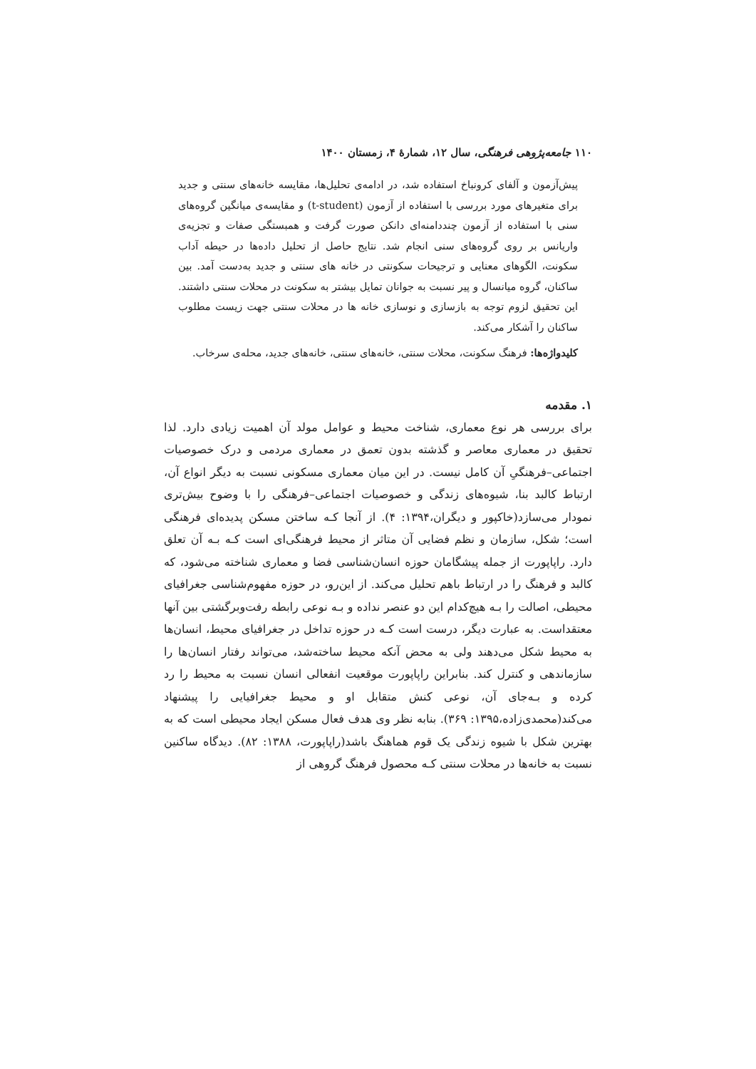۱۱۰ جامعه‌پژوهی فرهنگی، سال ۱۲، شمارهٔ ۴، زمستان ۱۴۰۰
پیش‌آزمون و آلفای کرونباخ استفاده شد، در ادامه‌ی تحلیل‌ها، مقایسه خانه‌های سنتی و جدید برای متغیرهای مورد بررسی با استفاده از آزمون (t-student) و مقایسه‌ی میانگین گروه‌های سنی با استفاده از آزمون چنددامنه‌ای دانکن صورت گرفت و همبستگی صفات و تجزیه‌ی واریانس بر روی گروه‌های سنی انجام شد. نتایج حاصل از تحلیل داده‌ها در حیطه آداب سکونت، الگوهای معنایی و ترجیحات سکونتی در خانه های سنتی و جدید به‌دست آمد. بین ساکنان، گروه میانسال و پیر نسبت به جوانان تمایل بیشتر به سکونت در محلات سنتی داشتند. این تحقیق لزوم توجه به بازسازی و نوسازی خانه ها در محلات سنتی جهت زیست مطلوب ساکنان را آشکار می‌کند.
کلیدواژه‌ها: فرهنگ سکونت، محلات سنتی، خانه‌های سنتی، خانه‌های جدید، محله‌ی سرخاب.
۱. مقدمه
برای بررسی هر نوع معماری، شناخت محیط و عوامل مولد آن اهمیت زیادی دارد. لذا تحقیق در معماری معاصر و گذشته بدون تعمق در معماری مردمی و درک خصوصیات اجتماعی–فرهنگیِ آن کامل نیست. در این میان معماری مسکونی نسبت به دیگر انواع آن، ارتباط کالبد بنا، شیوه‌های زندگی و خصوصیات اجتماعی–فرهنگی را با وضوح بیش‌تری نمودار می‌سازد(خاکپور و دیگران،۱۳۹۴: ۴). از آنجا کـه ساختن مسکن پدیده‌ای فرهنگی است؛ شکل، سازمان و نظم فضایی آن متاثر از محیط فرهنگی‌ای است کـه بـه آن تعلق دارد. راپاپورت از جمله پیشگامان حوزه انسان‌شناسی فضا و معماری شناخته می‌شود، که کالبد و فرهنگ را در ارتباط باهم تحلیل می‌کند. از این‌رو، در حوزه مفهوم‌شناسی جغرافیای محیطی، اصالت را بـه هیچ‌کدام این دو عنصر نداده و بـه نوعی رابطه رفت‌وبرگشتی بین آنها معتقداست. به عبارت دیگر، درست است کـه در حوزه تداخل در جغرافیای محیط، انسان‌ها به محیط شکل می‌دهند ولی به محض آنکه محیط ساخته‌شد، می‌تواند رفتار انسان‌ها را سازماندهی و کنترل کند. بنابراین راپاپورت موقعیت انفعالی انسان نسبت به محیط را رد کرده و بـه‌جای آن، نوعی کنش متقابل او و محیط جغرافیایی را پیشنهاد می‌کند(محمدی‌زاده،۱۳۹۵: ۳۶۹). بنابه نظر وی هدف فعال مسکن ایجاد محیطی است که به بهترین شکل با شیوه زندگی یک قوم هماهنگ باشد(راپاپورت، ۱۳۸۸: ۸۲). دیدگاه ساکنین نسبت به خانه‌ها در محلات سنتی کـه محصول فرهنگ گروهی از